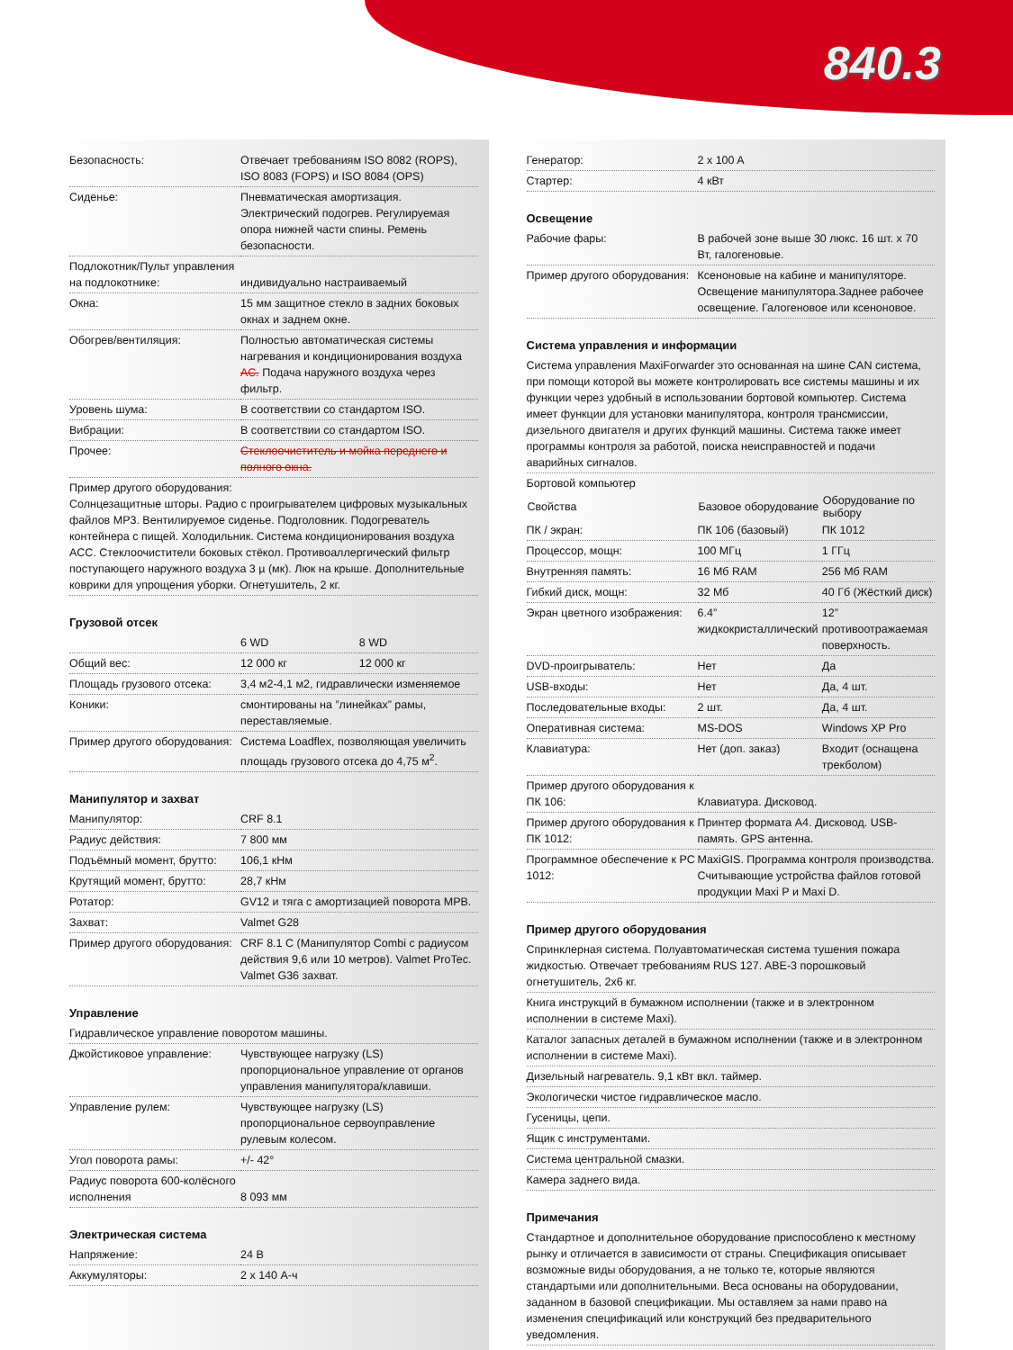840.3
| Безопасность: | Отвечает требованиям ISO 8082 (ROPS), ISO 8083 (FOPS) и ISO 8084 (OPS) |
| Сиденье: | Пневматическая амортизация. Электрический подогрев. Регулируемая опора нижней части спины. Ремень безопасности. |
| Подлокотник/Пульт управления на подлокотнике: | индивидуально настраиваемый |
| Окна: | 15 мм защитное стекло в задних боковых окнах и заднем окне. |
| Обогрев/вентиляция: | Полностью автоматическая системы нагревания и кондиционирования воздуха AC. Подача наружного воздуха через фильтр. |
| Уровень шума: | В соответствии со стандартом ISO. |
| Вибрации: | В соответствии со стандартом ISO. |
| Прочее: | Стеклоочиститель и мойка переднего и полного окна. |
Пример другого оборудования:
Солнцезащитные шторы. Радио с проигрывателем цифровых музыкальных файлов MP3. Вентилируемое сиденье. Подголовник. Подогреватель контейнера с пищей. Холодильник. Система кондиционирования воздуха ACC. Стеклоочистители боковых стёкол. Противоаллергический фильтр поступающего наружного воздуха 3 µ (мк). Люк на крыше. Дополнительные коврики для упрощения уборки. Огнетушитель, 2 кг.
Грузовой отсек
| | 6 WD | 8 WD |
| Общий вес: | 12 000 кг | 12 000 кг |
| Площадь грузового отсека: | 3,4 м2-4,1 м2, гидравлически изменяемое | |
| Коники: | смонтированы на ”линейках” рамы, переставляемые. | |
| Пример другого оборудования: | Система Loadflex, позволяющая увеличить площадь грузового отсека до 4,75 м<sup>2</sup>. | |
Манипулятор и захват
| Манипулятор: | CRF 8.1 |
| Радиус действия: | 7 800 мм |
| Подъёмный момент, брутто: | 106,1 кНм |
| Крутящий момент, брутто: | 28,7 кНм |
| Ротатор: | GV12 и тяга с амортизацией поворота MPB. |
| Захват: | Valmet G28 |
| Пример другого оборудования: | CRF 8.1 C (Манипулятор Combi с радиусом действия 9,6 или 10 метров). Valmet ProTec. Valmet G36 захват. |
Управление
Гидравлическое управление поворотом машины.
| Джойстиковое управление: | Чувствующее нагрузку (LS) пропорциональное управление от органов управления манипулятора/клавиши. |
| Управление рулем: | Чувствующее нагрузку (LS) пропорциональное сервоуправление рулевым колесом. |
| Угол поворота рамы: | +/- 42° |
| Радиус поворота 600-колёсного исполнения | 8 093 мм |
Электрическая система
| Напряжение: | 24 В |
| Аккумуляторы: | 2 x 140 А-ч |
| Генератор: | 2 x 100 A |
| Стартер: | 4 кВт |
Освещение
| Рабочие фары: | В рабочей зоне выше 30 люкс. 16 шт. x 70 Вт, галогеновые. |
| Пример другого оборудования: | Ксеноновые на кабине и манипуляторе. Освещение манипулятора.Заднее рабочее освещение. Галогеновое или ксеноновое. |
Система управления и информации
Система управления MaxiForwarder это основанная на шине CAN система, при помощи которой вы можете контролировать все системы машины и их функции через удобный в использовании бортовой компьютер. Система имеет функции для установки манипулятора, контроля трансмиссии, дизельного двигателя и других функций машины. Система также имеет программы контроля за работой, поиска неисправностей и подачи аварийных сигналов.
| Бортовой компьютер | | |
| Свойства | Базовое оборудование | Оборудование по выбору |
| ПК / экран: | ПК 106 (базовый) | ПК 1012 |
| Процессор, мощн: | 100 МГц | 1 ГГц |
| Внутренняя память: | 16 Мб RAM | 256 Мб RAM |
| Гибкий диск, мощн: | 32 Мб | 40 Гб (Жёсткий диск) |
| Экран цветного изображения: | 6.4” жидкокристаллический | 12” противоотражаемая поверхность. |
| DVD-проигрыватель: | Нет | Да |
| USB-входы: | Нет | Да, 4 шт. |
| Последовательные входы: | 2 шт. | Да, 4 шт. |
| Оперативная система: | MS-DOS | Windows XP Pro |
| Клавиатура: | Нет (доп. заказ) | Входит (оснащена трекболом) |
| Пример другого оборудования к ПК 106: | Клавиатура. Дисковод. | |
| Пример другого оборудования к ПК 1012: | Принтер формата А4. Дисковод. USB-память. GPS антенна. | |
| Программное обеспечение к PC 1012: | MaxiGIS. Программа контроля производства. Считывающие устройства файлов готовой продукции Maxi P и Maxi D. | |
Пример другого оборудования
Спринклерная система. Полуавтоматическая система тушения пожара жидкостью. Отвечает требованиям RUS 127. ABE-3 порошковый огнетушитель, 2x6 кг.
Книга инструкций в бумажном исполнении (также и в электронном исполнении в системе Maxi).
Каталог запасных деталей в бумажном исполнении (также и в электронном исполнении в системе Maxi).
Дизельный нагреватель. 9,1 кВт вкл. таймер.
Экологически чистое гидравлическое масло.
Гусеницы, цепи.
Ящик с инструментами.
Система центральной смазки.
Камера заднего вида.
Примечания
Стандартное и дополнительное оборудование приспособлено к местному рынку и отличается в зависимости от страны. Спецификация описывает возможные виды оборудования, а не только те, которые являются стандартыми или дополнительными. Веса основаны на оборудовании, заданном в базовой спецификации. Мы оставляем за нами право на изменения спецификаций или конструкций без предварительного уведомления.